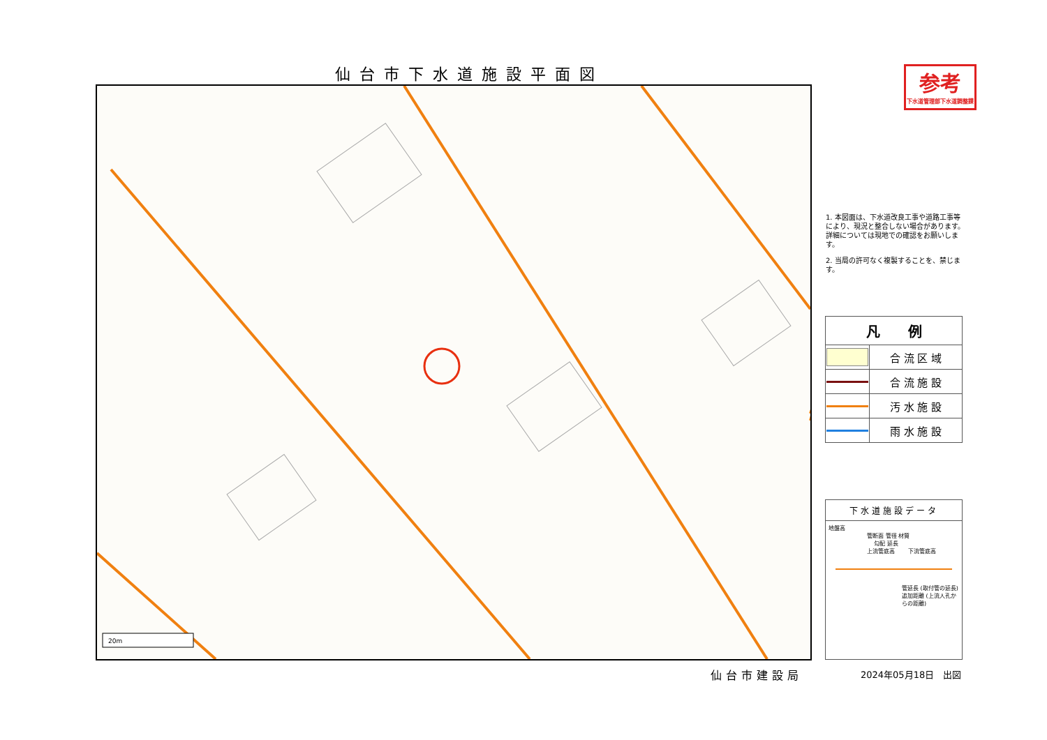仙台市下水道施設平面図
20m
参考
下水道管理部下水道調整課
1. 本図面は、下水道改良工事や道路工事等により、現況と整合しない場合があります。詳細については現地での確認をお願いします。
2. 当局の許可なく複製することを、禁じます。
| 凡 例 | |
| --- | --- |
| | 合 流 区 域 |
| | 合 流 施 設 |
| | 汚 水 施 設 |
| | 雨 水 施 設 |
下水道施設データ
地盤高
管断面 管径 材質
勾配 延長
上流管底高 　　下流管底高
管延長 (取付管の延長)
追加距離 (上流人孔からの距離)
仙台市建設局 2024年05月18日　出図